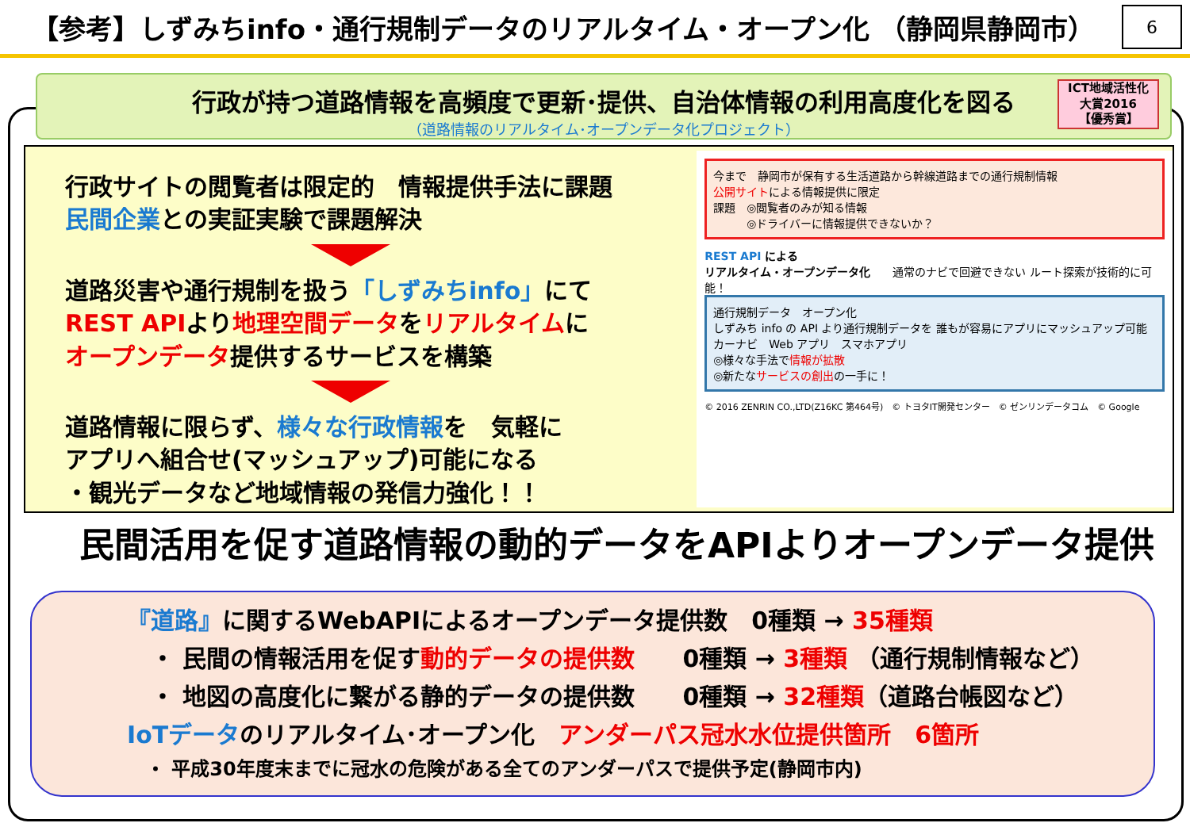【参考】しずみちinfo・通行規制データのリアルタイム・オープン化 （静岡県静岡市） 6
行政が持つ道路情報を高頻度で更新･提供、自治体情報の利用高度化を図る
（道路情報のリアルタイム･オープンデータ化プロジェクト）
ICT地域活性化
大賞2016
【優秀賞】
行政サイトの閲覧者は限定的　情報提供手法に課題
民間企業との実証実験で課題解決
道路災害や通行規制を扱う「しずみちinfo」にて
REST APIより地理空間データをリアルタイムに
オープンデータ提供するサービスを構築
道路情報に限らず、様々な行政情報を　気軽に
アプリへ組合せ(マッシュアップ)可能になる
・観光データなど地域情報の発信力強化！！
今まで　静岡市が保有する生活道路から幹線道路までの通行規制情報
公開サイトによる情報提供に限定
課題　◎閲覧者のみが知る情報
　　　◎ドライバーに情報提供できないか？
REST API による
リアルタイム・オープンデータ化　　通常のナビで回避できない ルート探索が技術的に可能！
通行規制データ　オープン化
しずみち info の API より通行規制データを 誰もが容易にアプリにマッシュアップ可能
カーナビ　Web アプリ　スマホアプリ
◎様々な手法で情報が拡散
◎新たなサービスの創出の一手に！
© 2016 ZENRIN CO.,LTD(Z16KC 第464号)　© トヨタIT開発センター　© ゼンリンデータコム　© Google
民間活用を促す道路情報の動的データをAPIよりオープンデータ提供
『道路』に関するWebAPIによるオープンデータ提供数　0種類 → 35種類
　・ 民間の情報活用を促す動的データの提供数　　0種類 → 3種類 （通行規制情報など）
　・ 地図の高度化に繋がる静的データの提供数　　0種類 → 32種類（道路台帳図など）
IoTデータのリアルタイム･オープン化　アンダーパス冠水水位提供箇所　6箇所
　・ 平成30年度末までに冠水の危険がある全てのアンダーパスで提供予定(静岡市内)